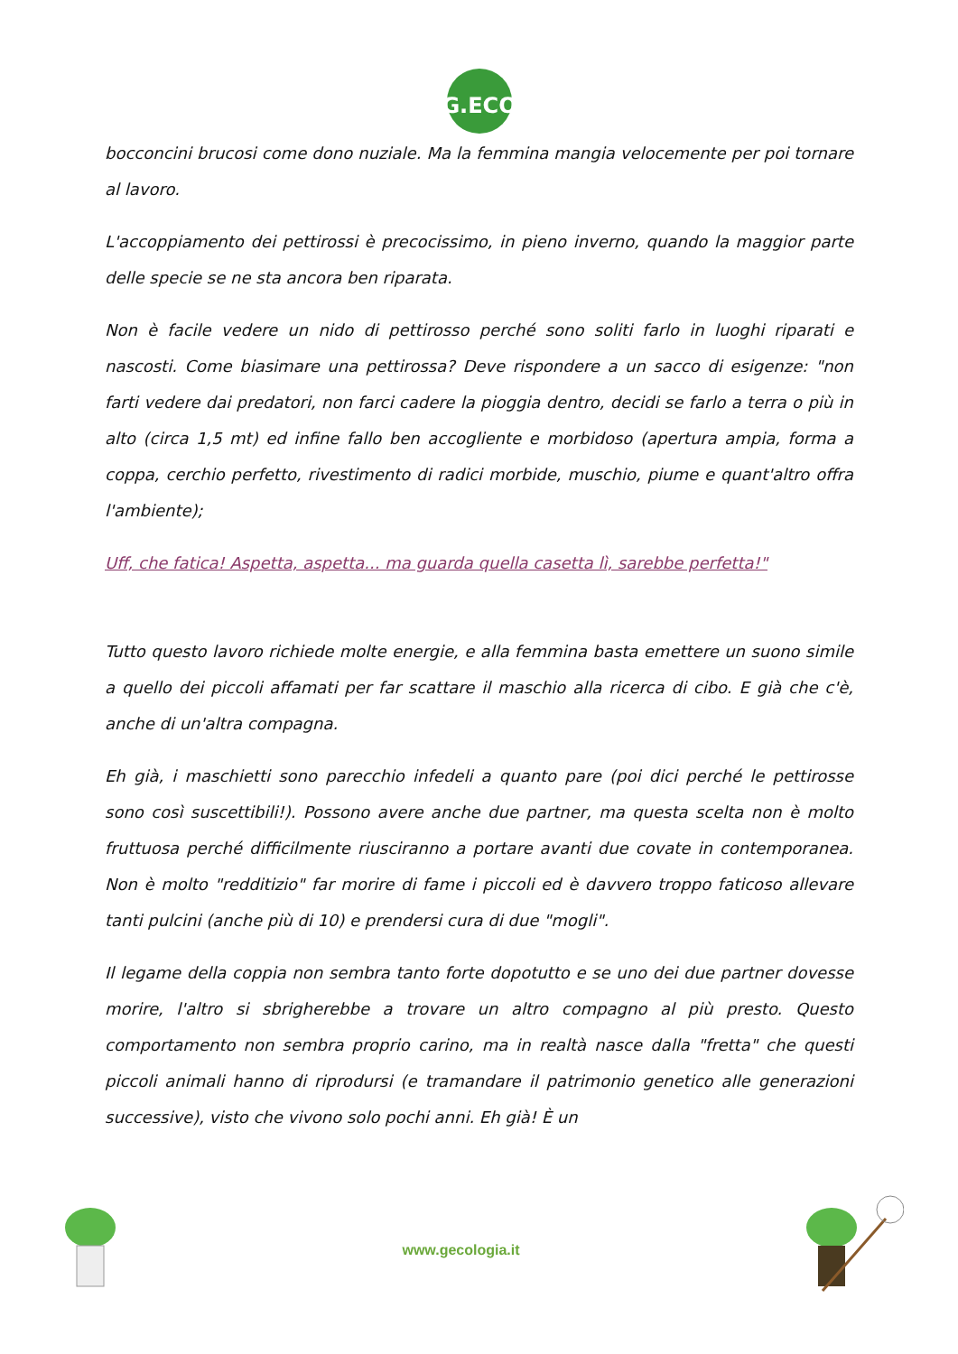G.ECO
bocconcini brucosi come dono nuziale. Ma la femmina mangia velocemente per poi tornare al lavoro.
L'accoppiamento dei pettirossi è precocissimo, in pieno inverno, quando la maggior parte delle specie se ne sta ancora ben riparata.
Non è facile vedere un nido di pettirosso perché sono soliti farlo in luoghi riparati e nascosti. Come biasimare una pettirossa? Deve rispondere a un sacco di esigenze: "non farti vedere dai predatori, non farci cadere la pioggia dentro, decidi se farlo a terra o più in alto (circa 1,5 mt) ed infine fallo ben accogliente e morbidoso (apertura ampia, forma a coppa, cerchio perfetto, rivestimento di radici morbide, muschio, piume e quant'altro offra l'ambiente);
Uff, che fatica! Aspetta, aspetta... ma guarda quella casetta lì, sarebbe perfetta!"
Tutto questo lavoro richiede molte energie, e alla femmina basta emettere un suono simile a quello dei piccoli affamati per far scattare il maschio alla ricerca di cibo. E già che c'è, anche di un'altra compagna.
Eh già, i maschietti sono parecchio infedeli a quanto pare (poi dici perché le pettirosse sono così suscettibili!). Possono avere anche due partner, ma questa scelta non è molto fruttuosa perché difficilmente riusciranno a portare avanti due covate in contemporanea. Non è molto "redditizio" far morire di fame i piccoli ed è davvero troppo faticoso allevare tanti pulcini (anche più di 10) e prendersi cura di due "mogli".
Il legame della coppia non sembra tanto forte dopotutto e se uno dei due partner dovesse morire, l'altro si sbrigherebbe a trovare un altro compagno al più presto. Questo comportamento non sembra proprio carino, ma in realtà nasce dalla "fretta" che questi piccoli animali hanno di riprodursi (e tramandare il patrimonio genetico alle generazioni successive), visto che vivono solo pochi anni. Eh già! È un
www.gecologia.it